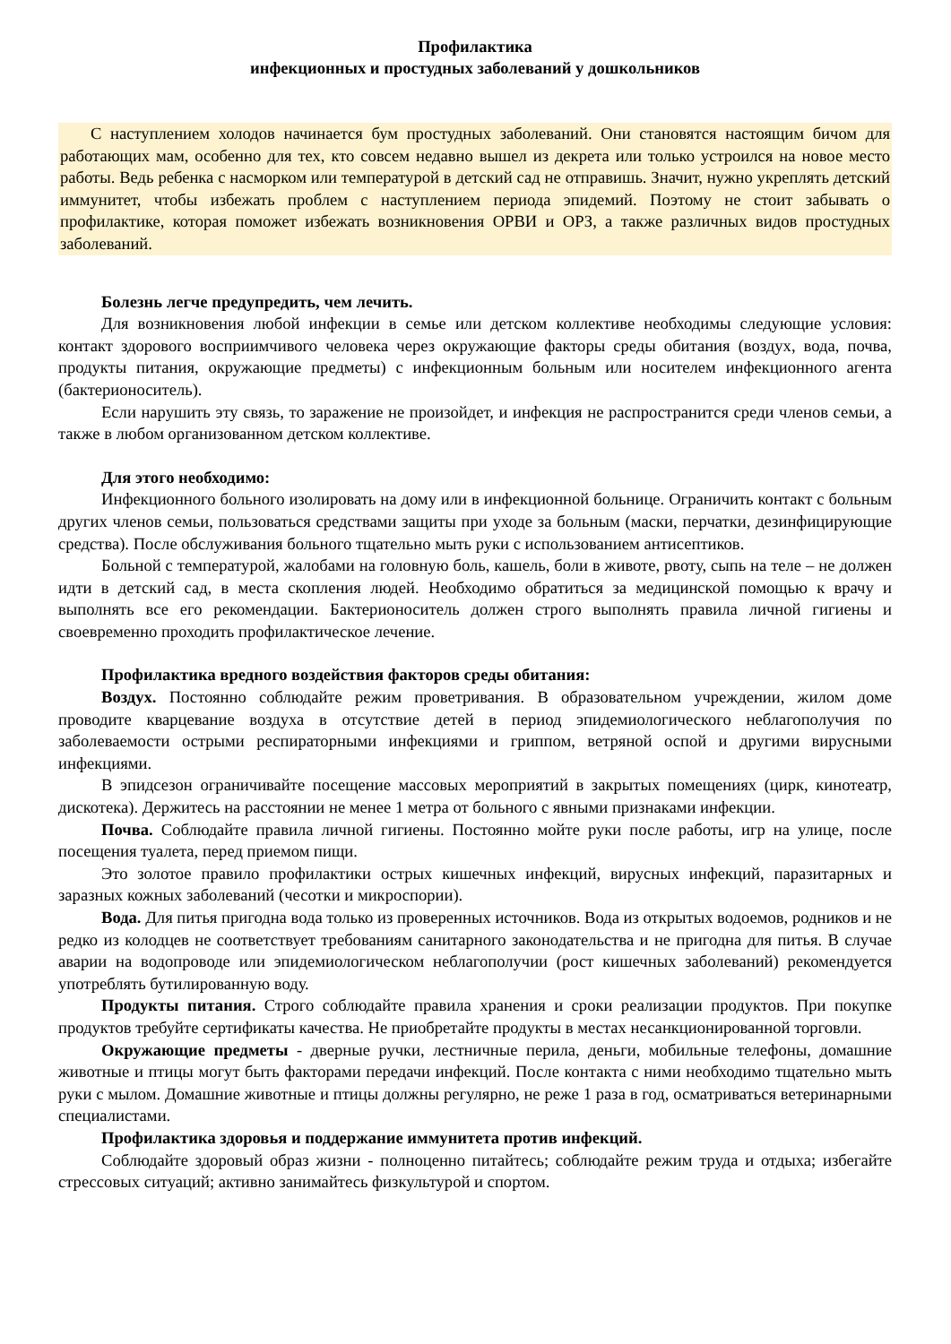Профилактика
инфекционных и простудных заболеваний у дошкольников
С наступлением холодов начинается бум простудных заболеваний. Они становятся настоящим бичом для работающих мам, особенно для тех, кто совсем недавно вышел из декрета или только устроился на новое место работы. Ведь ребенка с насморком или температурой в детский сад не отправишь. Значит, нужно укреплять детский иммунитет, чтобы избежать проблем с наступлением периода эпидемий. Поэтому не стоит забывать о профилактике, которая поможет избежать возникновения ОРВИ и ОРЗ, а также различных видов простудных заболеваний.
Болезнь легче предупредить, чем лечить.
Для возникновения любой инфекции в семье или детском коллективе необходимы следующие условия: контакт здорового восприимчивого человека через окружающие факторы среды обитания (воздух, вода, почва, продукты питания, окружающие предметы) с инфекционным больным или носителем инфекционного агента (бактерионоситель).
Если нарушить эту связь, то заражение не произойдет, и инфекция не распространится среди членов семьи, а также в любом организованном детском коллективе.
Для этого необходимо:
Инфекционного больного изолировать на дому или в инфекционной больнице. Ограничить контакт с больным других членов семьи, пользоваться средствами защиты при уходе за больным (маски, перчатки, дезинфицирующие средства). После обслуживания больного тщательно мыть руки с использованием антисептиков.
Больной с температурой, жалобами на головную боль, кашель, боли в животе, рвоту, сыпь на теле – не должен идти в детский сад, в места скопления людей. Необходимо обратиться за медицинской помощью к врачу и выполнять все его рекомендации. Бактерионоситель должен строго выполнять правила личной гигиены и своевременно проходить профилактическое лечение.
Профилактика вредного воздействия факторов среды обитания:
Воздух. Постоянно соблюдайте режим проветривания. В образовательном учреждении, жилом доме проводите кварцевание воздуха в отсутствие детей в период эпидемиологического неблагополучия по заболеваемости острыми респираторными инфекциями и гриппом, ветряной оспой и другими вирусными инфекциями.
В эпидсезон ограничивайте посещение массовых мероприятий в закрытых помещениях (цирк, кинотеатр, дискотека). Держитесь на расстоянии не менее 1 метра от больного с явными признаками инфекции.
Почва. Соблюдайте правила личной гигиены. Постоянно мойте руки после работы, игр на улице, после посещения туалета, перед приемом пищи.
Это золотое правило профилактики острых кишечных инфекций, вирусных инфекций, паразитарных и заразных кожных заболеваний (чесотки и микроспории).
Вода. Для питья пригодна вода только из проверенных источников. Вода из открытых водоемов, родников и не редко из колодцев не соответствует требованиям санитарного законодательства и не пригодна для питья. В случае аварии на водопроводе или эпидемиологическом неблагополучии (рост кишечных заболеваний) рекомендуется употреблять бутилированную воду.
Продукты питания. Строго соблюдайте правила хранения и сроки реализации продуктов. При покупке продуктов требуйте сертификаты качества. Не приобретайте продукты в местах несанкционированной торговли.
Окружающие предметы - дверные ручки, лестничные перила, деньги, мобильные телефоны, домашние животные и птицы могут быть факторами передачи инфекций. После контакта с ними необходимо тщательно мыть руки с мылом. Домашние животные и птицы должны регулярно, не реже 1 раза в год, осматриваться ветеринарными специалистами.
Профилактика здоровья и поддержание иммунитета против инфекций.
Соблюдайте здоровый образ жизни - полноценно питайтесь; соблюдайте режим труда и отдыха; избегайте стрессовых ситуаций; активно занимайтесь физкультурой и спортом.